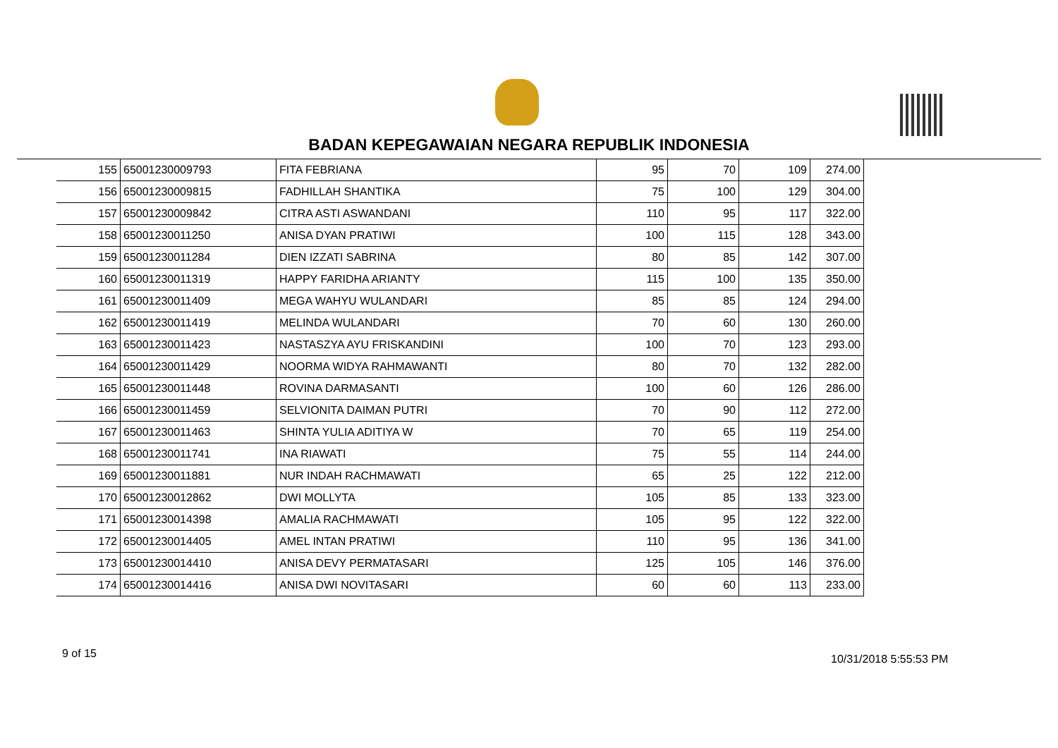BADAN KEPEGAWAIAN NEGARA REPUBLIK INDONESIA
| 155 | 65001230009793 | FITA FEBRIANA | 95 | 70 | 109 | 274.00 |
| 156 | 65001230009815 | FADHILLAH SHANTIKA | 75 | 100 | 129 | 304.00 |
| 157 | 65001230009842 | CITRA ASTI ASWANDANI | 110 | 95 | 117 | 322.00 |
| 158 | 65001230011250 | ANISA DYAN PRATIWI | 100 | 115 | 128 | 343.00 |
| 159 | 65001230011284 | DIEN IZZATI SABRINA | 80 | 85 | 142 | 307.00 |
| 160 | 65001230011319 | HAPPY FARIDHA ARIANTY | 115 | 100 | 135 | 350.00 |
| 161 | 65001230011409 | MEGA WAHYU WULANDARI | 85 | 85 | 124 | 294.00 |
| 162 | 65001230011419 | MELINDA WULANDARI | 70 | 60 | 130 | 260.00 |
| 163 | 65001230011423 | NASTASZYA AYU FRISKANDINI | 100 | 70 | 123 | 293.00 |
| 164 | 65001230011429 | NOORMA WIDYA RAHMAWANTI | 80 | 70 | 132 | 282.00 |
| 165 | 65001230011448 | ROVINA DARMASANTI | 100 | 60 | 126 | 286.00 |
| 166 | 65001230011459 | SELVIONITA DAIMAN PUTRI | 70 | 90 | 112 | 272.00 |
| 167 | 65001230011463 | SHINTA YULIA ADITIYA W | 70 | 65 | 119 | 254.00 |
| 168 | 65001230011741 | INA RIAWATI | 75 | 55 | 114 | 244.00 |
| 169 | 65001230011881 | NUR INDAH RACHMAWATI | 65 | 25 | 122 | 212.00 |
| 170 | 65001230012862 | DWI MOLLYTA | 105 | 85 | 133 | 323.00 |
| 171 | 65001230014398 | AMALIA RACHMAWATI | 105 | 95 | 122 | 322.00 |
| 172 | 65001230014405 | AMEL INTAN PRATIWI | 110 | 95 | 136 | 341.00 |
| 173 | 65001230014410 | ANISA DEVY PERMATASARI | 125 | 105 | 146 | 376.00 |
| 174 | 65001230014416 | ANISA DWI NOVITASARI | 60 | 60 | 113 | 233.00 |
9 of 15 10/31/2018 5:55:53 PM